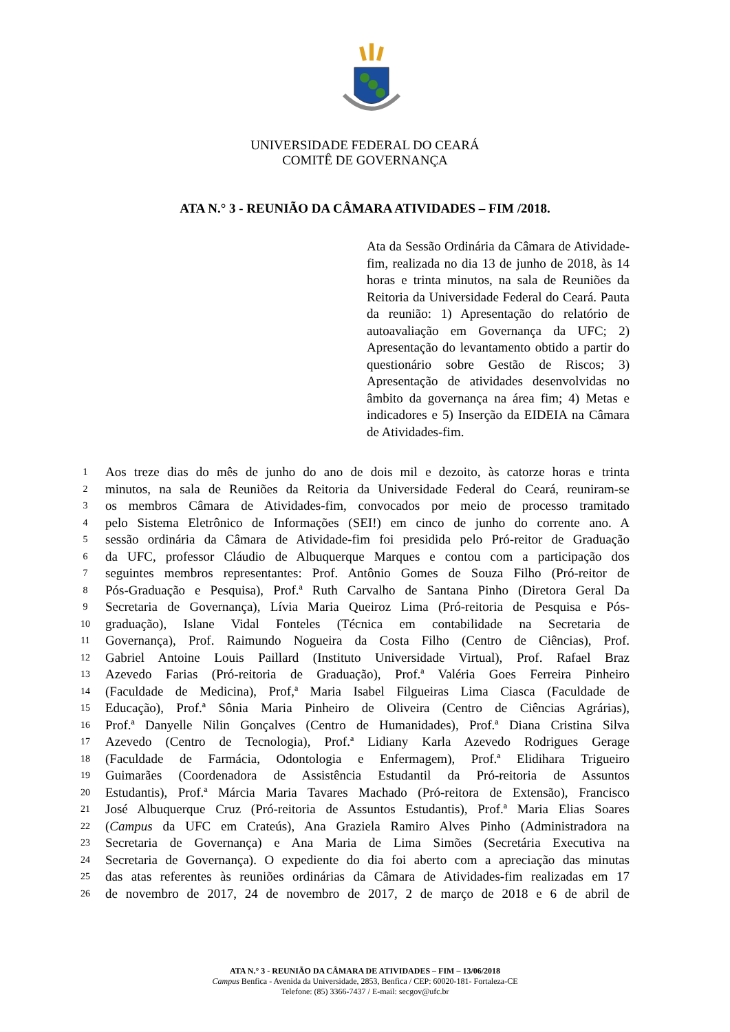UNIVERSIDADE FEDERAL DO CEARÁ
COMITÊ DE GOVERNANÇA
ATA N.° 3 - REUNIÃO DA CÂMARA ATIVIDADES – FIM /2018.
Ata da Sessão Ordinária da Câmara de Atividade-fim, realizada no dia 13 de junho de 2018, às 14 horas e trinta minutos, na sala de Reuniões da Reitoria da Universidade Federal do Ceará. Pauta da reunião: 1) Apresentação do relatório de autoavaliação em Governança da UFC; 2) Apresentação do levantamento obtido a partir do questionário sobre Gestão de Riscos; 3) Apresentação de atividades desenvolvidas no âmbito da governança na área fim; 4) Metas e indicadores e 5) Inserção da EIDEIA na Câmara de Atividades-fim.
| 1 | Aos treze dias do mês de junho do ano de dois mil e dezoito, às catorze horas e trinta |
| 2 | minutos, na sala de Reuniões da Reitoria da Universidade Federal do Ceará, reuniram-se |
| 3 | os membros Câmara de Atividades-fim, convocados por meio de processo tramitado |
| 4 | pelo Sistema Eletrônico de Informações (SEI!) em cinco de junho do corrente ano. A |
| 5 | sessão ordinária da Câmara de Atividade-fim foi presidida pelo Pró-reitor de Graduação |
| 6 | da UFC, professor Cláudio de Albuquerque Marques e contou com a participação dos |
| 7 | seguintes membros representantes: Prof. Antônio Gomes de Souza Filho (Pró-reitor de |
| 8 | Pós-Graduação e Pesquisa), Prof.ª Ruth Carvalho de Santana Pinho (Diretora Geral Da |
| 9 | Secretaria de Governança), Lívia Maria Queiroz Lima (Pró-reitoria de Pesquisa e Pós- |
| 10 | graduação), Islane Vidal Fonteles (Técnica em contabilidade na Secretaria de |
| 11 | Governança), Prof. Raimundo Nogueira da Costa Filho (Centro de Ciências), Prof. |
| 12 | Gabriel Antoine Louis Paillard (Instituto Universidade Virtual), Prof. Rafael Braz |
| 13 | Azevedo Farias (Pró-reitoria de Graduação), Prof.ª Valéria Goes Ferreira Pinheiro |
| 14 | (Faculdade de Medicina), Prof,ª Maria Isabel Filgueiras Lima Ciasca (Faculdade de |
| 15 | Educação), Prof.ª Sônia Maria Pinheiro de Oliveira (Centro de Ciências Agrárias), |
| 16 | Prof.ª Danyelle Nilin Gonçalves (Centro de Humanidades), Prof.ª Diana Cristina Silva |
| 17 | Azevedo (Centro de Tecnologia), Prof.ª Lidiany Karla Azevedo Rodrigues Gerage |
| 18 | (Faculdade de Farmácia, Odontologia e Enfermagem), Prof.ª Elidihara Trigueiro |
| 19 | Guimarães (Coordenadora de Assistência Estudantil da Pró-reitoria de Assuntos |
| 20 | Estudantis), Prof.ª Márcia Maria Tavares Machado (Pró-reitora de Extensão), Francisco |
| 21 | José Albuquerque Cruz (Pró-reitoria de Assuntos Estudantis), Prof.ª Maria Elias Soares |
| 22 | ( Campus da UFC em Crateús), Ana Graziela Ramiro Alves Pinho (Administradora na |
| 23 | Secretaria de Governança) e Ana Maria de Lima Simões (Secretária Executiva na |
| 24 | Secretaria de Governança). O expediente do dia foi aberto com a apreciação das minutas |
| 25 | das atas referentes às reuniões ordinárias da Câmara de Atividades-fim realizadas em 17 |
| 26 | de novembro de 2017, 24 de novembro de 2017, 2 de março de 2018 e 6 de abril de |
ATA N.° 3 - REUNIÃO DA CÂMARA DE ATIVIDADES – FIM – 13/06/2018
Campus Benfica - Avenida da Universidade, 2853, Benfica / CEP: 60020-181- Fortaleza-CE
Telefone: (85) 3366-7437 / E-mail: secgov@ufc.br